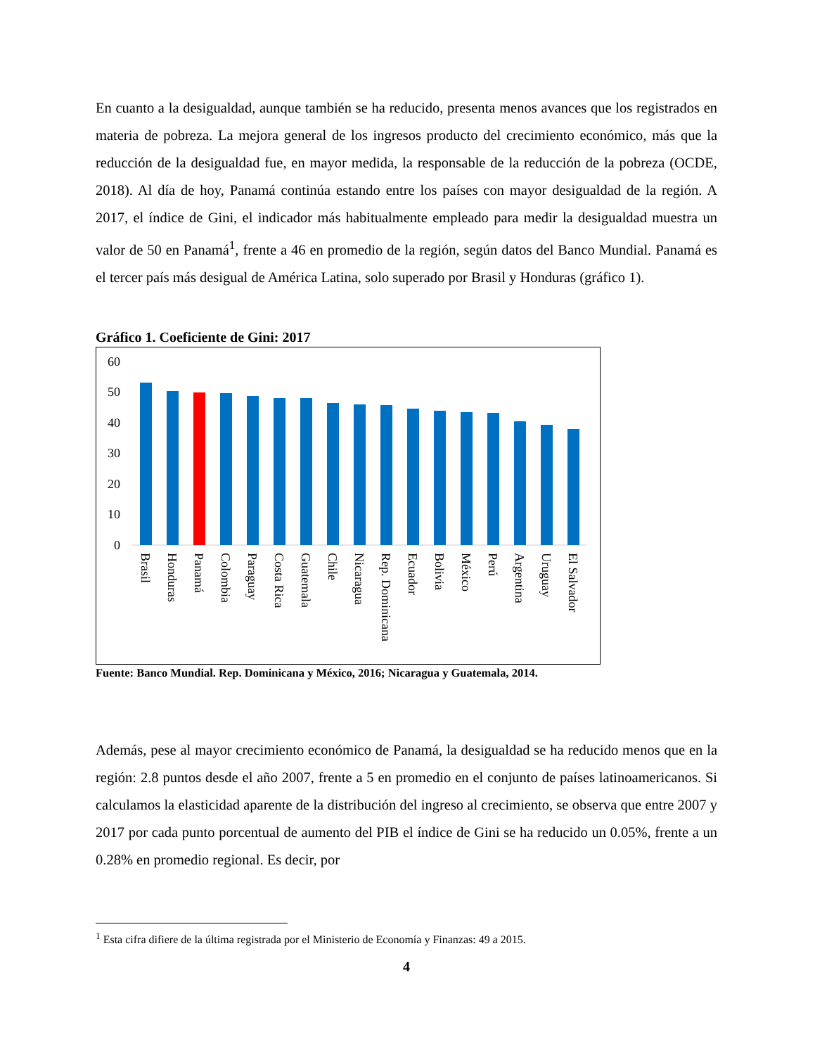En cuanto a la desigualdad, aunque también se ha reducido, presenta menos avances que los registrados en materia de pobreza. La mejora general de los ingresos producto del crecimiento económico, más que la reducción de la desigualdad fue, en mayor medida, la responsable de la reducción de la pobreza (OCDE, 2018). Al día de hoy, Panamá continúa estando entre los países con mayor desigualdad de la región. A 2017, el índice de Gini, el indicador más habitualmente empleado para medir la desigualdad muestra un valor de 50 en Panamá<sup>1</sup>, frente a 46 en promedio de la región, según datos del Banco Mundial. Panamá es el tercer país más desigual de América Latina, solo superado por Brasil y Honduras (gráfico 1).
Gráfico 1. Coeficiente de Gini: 2017
60
50
40
30
20
10
0
Brasil
Honduras
Panamá
Colombia
Paraguay
Costa Rica
Guatemala
Chile
Nicaragua
Rep. Dominicana
Ecuador
Bolivia
México
Perú
Argentina
Uruguay
El Salvador
Fuente: Banco Mundial. Rep. Dominicana y México, 2016; Nicaragua y Guatemala, 2014.
Además, pese al mayor crecimiento económico de Panamá, la desigualdad se ha reducido menos que en la región: 2.8 puntos desde el año 2007, frente a 5 en promedio en el conjunto de países latinoamericanos. Si calculamos la elasticidad aparente de la distribución del ingreso al crecimiento, se observa que entre 2007 y 2017 por cada punto porcentual de aumento del PIB el índice de Gini se ha reducido un 0.05%, frente a un 0.28% en promedio regional. Es decir, por
<sup>1</sup> Esta cifra difiere de la última registrada por el Ministerio de Economía y Finanzas: 49 a 2015.
4